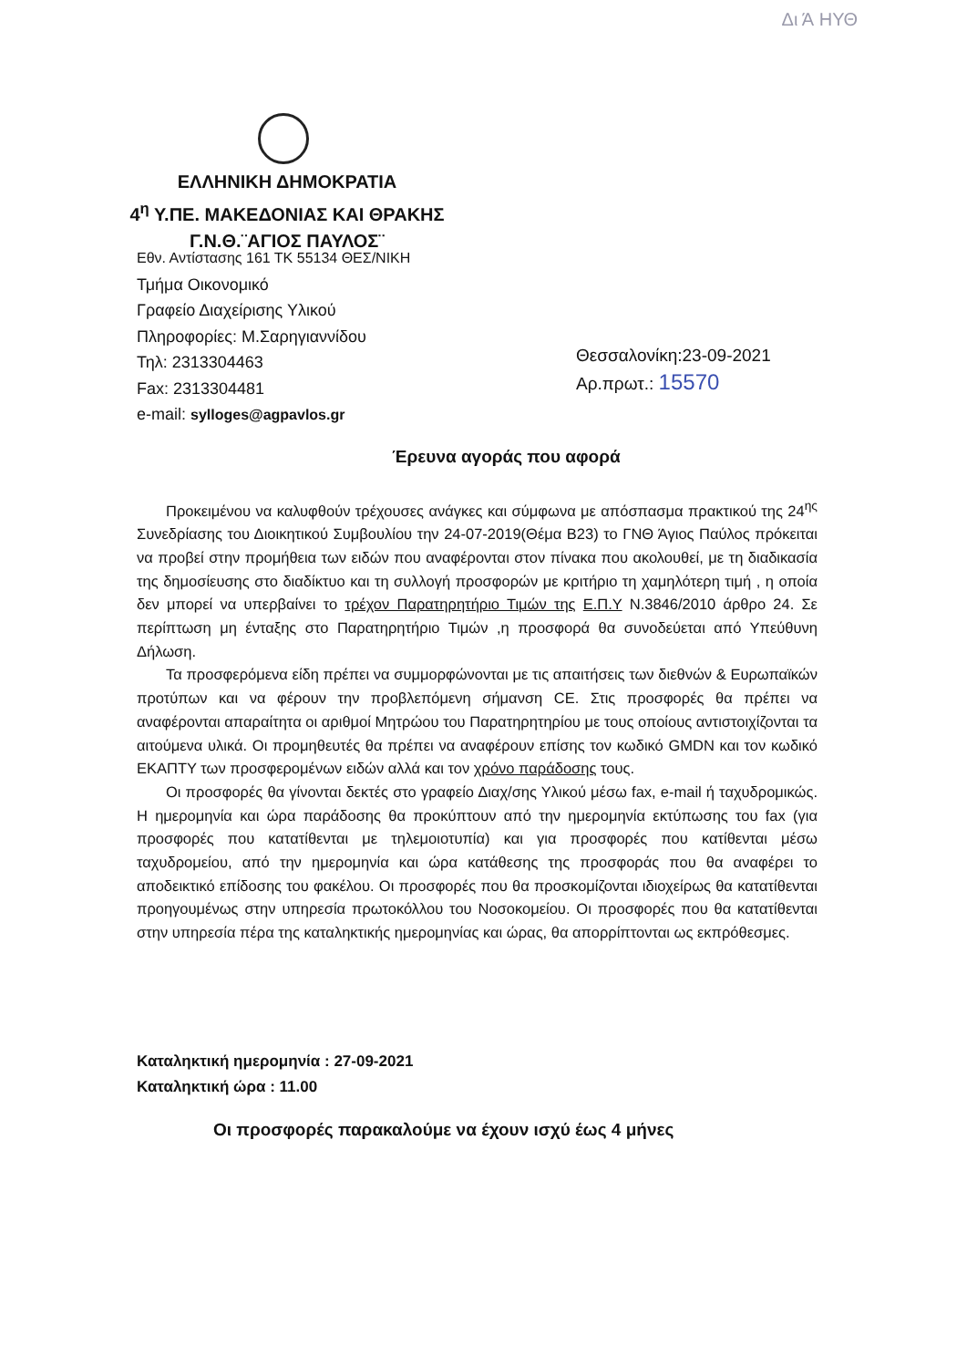Δι Ά ΗΥΘ
ΕΛΛΗΝΙΚΗ ΔΗΜΟΚΡΑΤΙΑ
4<sup>η</sup> Υ.ΠΕ. ΜΑΚΕΔΟΝΙΑΣ ΚΑΙ ΘΡΑΚΗΣ
Γ.Ν.Θ.¨ΑΓΙΟΣ ΠΑΥΛΟΣ¨
Εθν. Αντίστασης 161 ΤΚ 55134 ΘΕΣ/ΝΙΚΗ
Τμήμα Οικονομικό
Γραφείο Διαχείρισης Υλικού
Πληροφορίες: Μ.Σαρηγιαννίδου
Τηλ: 2313304463
Fax: 2313304481
e-mail: sylloges@agpavlos.gr
Θεσσαλονίκη:23-09-2021
Αρ.πρωτ.: 15570
Έρευνα αγοράς που αφορά
Προκειμένου να καλυφθούν τρέχουσες ανάγκες και σύμφωνα με απόσπασμα πρακτικού της 24<sup>ης</sup> Συνεδρίασης του Διοικητικού Συμβουλίου την 24-07-2019(Θέμα Β23) το ΓΝΘ Άγιος Παύλος πρόκειται να προβεί στην προμήθεια των ειδών που αναφέρονται στον πίνακα που ακολουθεί, με τη διαδικασία της δημοσίευσης στο διαδίκτυο και τη συλλογή προσφορών με κριτήριο τη χαμηλότερη τιμή , η οποία δεν μπορεί να υπερβαίνει το τρέχον Παρατηρητήριο Τιμών της Ε.Π.Υ Ν.3846/2010 άρθρο 24. Σε περίπτωση μη ένταξης στο Παρατηρητήριο Τιμών ,η προσφορά θα συνοδεύεται από Υπεύθυνη Δήλωση.
Τα προσφερόμενα είδη πρέπει να συμμορφώνονται με τις απαιτήσεις των διεθνών & Ευρωπαϊκών προτύπων και να φέρουν την προβλεπόμενη σήμανση CE. Στις προσφορές θα πρέπει να αναφέρονται απαραίτητα οι αριθμοί Μητρώου του Παρατηρητηρίου με τους οποίους αντιστοιχίζονται τα αιτούμενα υλικά. Οι προμηθευτές θα πρέπει να αναφέρουν επίσης τον κωδικό GMDN και τον κωδικό ΕΚΑΠΤΥ των προσφερομένων ειδών αλλά και τον χρόνο παράδοσης τους.
Οι προσφορές θα γίνονται δεκτές στο γραφείο Διαχ/σης Υλικού μέσω fax, e-mail ή ταχυδρομικώς. Η ημερομηνία και ώρα παράδοσης θα προκύπτουν από την ημερομηνία εκτύπωσης του fax (για προσφορές που κατατίθενται με τηλεμοιοτυπία) και για προσφορές που κατίθενται μέσω ταχυδρομείου, από την ημερομηνία και ώρα κατάθεσης της προσφοράς που θα αναφέρει το αποδεικτικό επίδοσης του φακέλου. Οι προσφορές που θα προσκομίζονται ιδιοχείρως θα κατατίθενται προηγουμένως στην υπηρεσία πρωτοκόλλου του Νοσοκομείου. Οι προσφορές που θα κατατίθενται στην υπηρεσία πέρα της καταληκτικής ημερομηνίας και ώρας, θα απορρίπτονται ως εκπρόθεσμες.
Καταληκτική ημερομηνία : 27-09-2021
Καταληκτική ώρα : 11.00
Οι προσφορές παρακαλούμε να έχουν ισχύ έως 4 μήνες